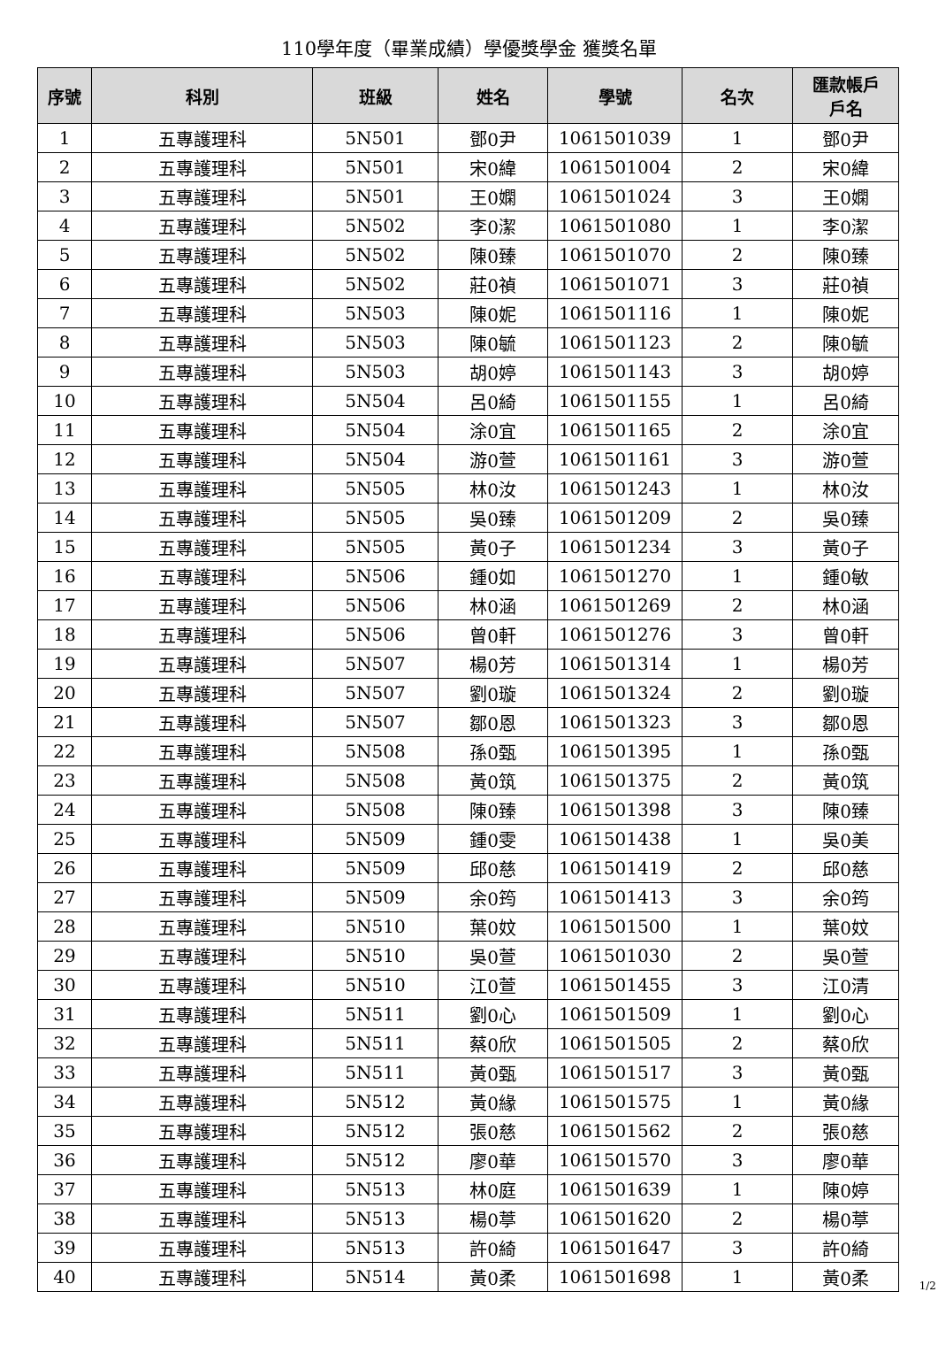110學年度（畢業成績）學優獎學金 獲獎名單
| 序號 | 科別 | 班級 | 姓名 | 學號 | 名次 | 匯款帳戶 戶名 |
| --- | --- | --- | --- | --- | --- | --- |
| 1 | 五專護理科 | 5N501 | 鄧0尹 | 1061501039 | 1 | 鄧0尹 |
| 2 | 五專護理科 | 5N501 | 宋0緯 | 1061501004 | 2 | 宋0緯 |
| 3 | 五專護理科 | 5N501 | 王0嫻 | 1061501024 | 3 | 王0嫻 |
| 4 | 五專護理科 | 5N502 | 李0潔 | 1061501080 | 1 | 李0潔 |
| 5 | 五專護理科 | 5N502 | 陳0臻 | 1061501070 | 2 | 陳0臻 |
| 6 | 五專護理科 | 5N502 | 莊0禎 | 1061501071 | 3 | 莊0禎 |
| 7 | 五專護理科 | 5N503 | 陳0妮 | 1061501116 | 1 | 陳0妮 |
| 8 | 五專護理科 | 5N503 | 陳0毓 | 1061501123 | 2 | 陳0毓 |
| 9 | 五專護理科 | 5N503 | 胡0婷 | 1061501143 | 3 | 胡0婷 |
| 10 | 五專護理科 | 5N504 | 呂0綺 | 1061501155 | 1 | 呂0綺 |
| 11 | 五專護理科 | 5N504 | 涂0宜 | 1061501165 | 2 | 涂0宜 |
| 12 | 五專護理科 | 5N504 | 游0萱 | 1061501161 | 3 | 游0萱 |
| 13 | 五專護理科 | 5N505 | 林0汝 | 1061501243 | 1 | 林0汝 |
| 14 | 五專護理科 | 5N505 | 吳0臻 | 1061501209 | 2 | 吳0臻 |
| 15 | 五專護理科 | 5N505 | 黃0子 | 1061501234 | 3 | 黃0子 |
| 16 | 五專護理科 | 5N506 | 鍾0如 | 1061501270 | 1 | 鍾0敏 |
| 17 | 五專護理科 | 5N506 | 林0涵 | 1061501269 | 2 | 林0涵 |
| 18 | 五專護理科 | 5N506 | 曾0軒 | 1061501276 | 3 | 曾0軒 |
| 19 | 五專護理科 | 5N507 | 楊0芳 | 1061501314 | 1 | 楊0芳 |
| 20 | 五專護理科 | 5N507 | 劉0璇 | 1061501324 | 2 | 劉0璇 |
| 21 | 五專護理科 | 5N507 | 鄒0恩 | 1061501323 | 3 | 鄒0恩 |
| 22 | 五專護理科 | 5N508 | 孫0甄 | 1061501395 | 1 | 孫0甄 |
| 23 | 五專護理科 | 5N508 | 黃0筑 | 1061501375 | 2 | 黃0筑 |
| 24 | 五專護理科 | 5N508 | 陳0臻 | 1061501398 | 3 | 陳0臻 |
| 25 | 五專護理科 | 5N509 | 鍾0雯 | 1061501438 | 1 | 吳0美 |
| 26 | 五專護理科 | 5N509 | 邱0慈 | 1061501419 | 2 | 邱0慈 |
| 27 | 五專護理科 | 5N509 | 余0筠 | 1061501413 | 3 | 余0筠 |
| 28 | 五專護理科 | 5N510 | 葉0妏 | 1061501500 | 1 | 葉0妏 |
| 29 | 五專護理科 | 5N510 | 吳0萱 | 1061501030 | 2 | 吳0萱 |
| 30 | 五專護理科 | 5N510 | 江0萱 | 1061501455 | 3 | 江0清 |
| 31 | 五專護理科 | 5N511 | 劉0心 | 1061501509 | 1 | 劉0心 |
| 32 | 五專護理科 | 5N511 | 蔡0欣 | 1061501505 | 2 | 蔡0欣 |
| 33 | 五專護理科 | 5N511 | 黃0甄 | 1061501517 | 3 | 黃0甄 |
| 34 | 五專護理科 | 5N512 | 黃0緣 | 1061501575 | 1 | 黃0緣 |
| 35 | 五專護理科 | 5N512 | 張0慈 | 1061501562 | 2 | 張0慈 |
| 36 | 五專護理科 | 5N512 | 廖0華 | 1061501570 | 3 | 廖0華 |
| 37 | 五專護理科 | 5N513 | 林0庭 | 1061501639 | 1 | 陳0婷 |
| 38 | 五專護理科 | 5N513 | 楊0葶 | 1061501620 | 2 | 楊0葶 |
| 39 | 五專護理科 | 5N513 | 許0綺 | 1061501647 | 3 | 許0綺 |
| 40 | 五專護理科 | 5N514 | 黃0柔 | 1061501698 | 1 | 黃0柔 |
1/2